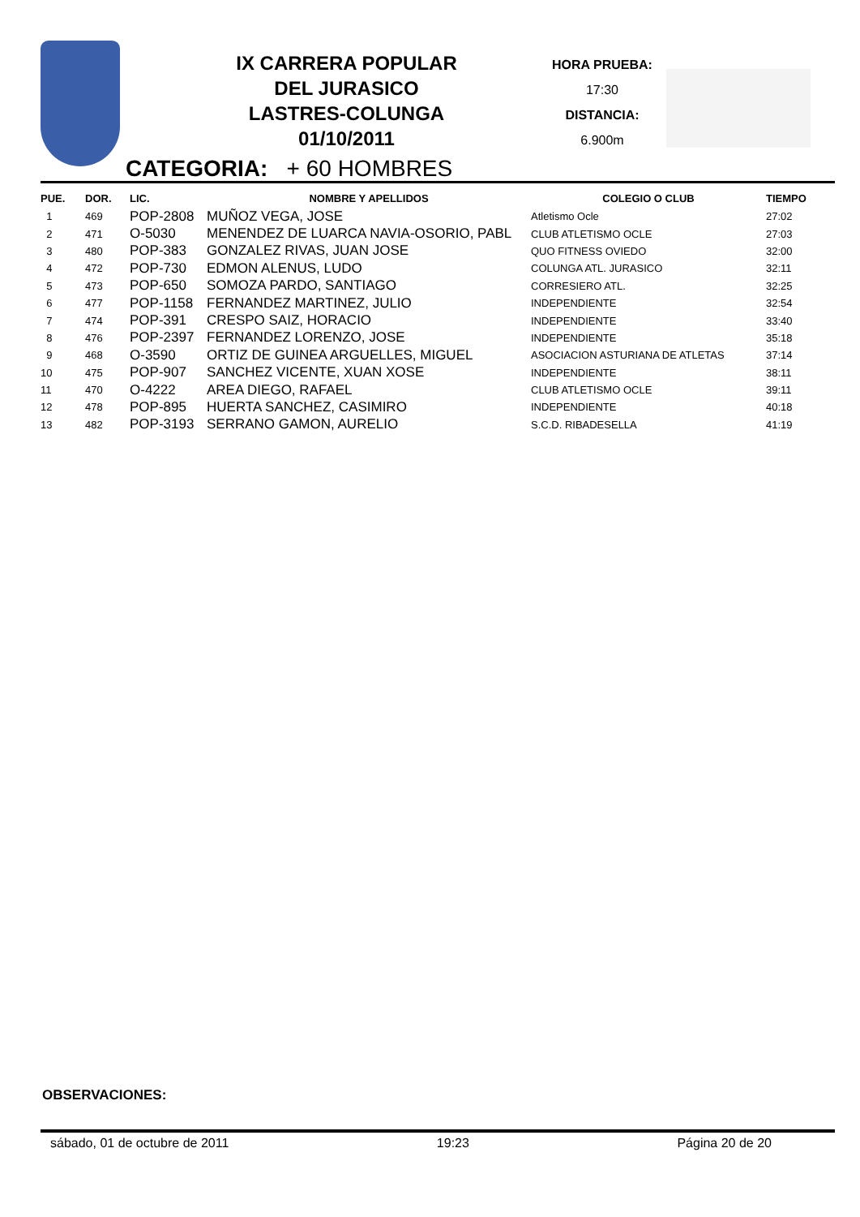IX CARRERA POPULAR
DEL JURASICO
LASTRES-COLUNGA
01/10/2011
HORA PRUEBA:
17:30
DISTANCIA:
6.900m
CATEGORIA: + 60 HOMBRES
| PUE. | DOR. | LIC. | NOMBRE Y APELLIDOS | COLEGIO O CLUB | TIEMPO |
| --- | --- | --- | --- | --- | --- |
| 1 | 469 | POP-2808 | MUÑOZ VEGA, JOSE | Atletismo Ocle | 27:02 |
| 2 | 471 | O-5030 | MENENDEZ DE LUARCA NAVIA-OSORIO, PABL | CLUB ATLETISMO OCLE | 27:03 |
| 3 | 480 | POP-383 | GONZALEZ RIVAS, JUAN JOSE | QUO FITNESS OVIEDO | 32:00 |
| 4 | 472 | POP-730 | EDMON ALENUS, LUDO | COLUNGA ATL. JURASICO | 32:11 |
| 5 | 473 | POP-650 | SOMOZA PARDO, SANTIAGO | CORRESIERO ATL. | 32:25 |
| 6 | 477 | POP-1158 | FERNANDEZ MARTINEZ, JULIO | INDEPENDIENTE | 32:54 |
| 7 | 474 | POP-391 | CRESPO SAIZ, HORACIO | INDEPENDIENTE | 33:40 |
| 8 | 476 | POP-2397 | FERNANDEZ LORENZO, JOSE | INDEPENDIENTE | 35:18 |
| 9 | 468 | O-3590 | ORTIZ DE GUINEA ARGUELLES, MIGUEL | ASOCIACION ASTURIANA DE ATLETAS | 37:14 |
| 10 | 475 | POP-907 | SANCHEZ VICENTE, XUAN XOSE | INDEPENDIENTE | 38:11 |
| 11 | 470 | O-4222 | AREA DIEGO, RAFAEL | CLUB ATLETISMO OCLE | 39:11 |
| 12 | 478 | POP-895 | HUERTA SANCHEZ, CASIMIRO | INDEPENDIENTE | 40:18 |
| 13 | 482 | POP-3193 | SERRANO GAMON, AURELIO | S.C.D. RIBADESELLA | 41:19 |
OBSERVACIONES:
sábado, 01 de octubre de 2011 19:23 Página 20 de 20